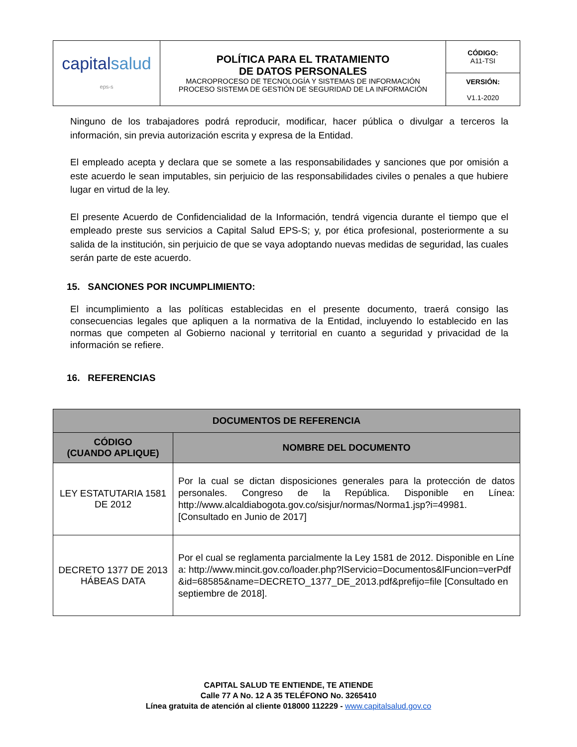| capital salud eps-s | POLÍTICA PARA EL TRATAMIENTO DE DATOS PERSONALES MACROPROCESO DE TECNOLOGÍA Y SISTEMAS DE INFORMACIÓN PROCESO SISTEMA DE GESTIÓN DE SEGURIDAD DE LA INFORMACIÓN | CÓDIGO: A11-TSI |
| | | VERSIÓN: V1.1-2020 |
Ninguno de los trabajadores podrá reproducir, modificar, hacer pública o divulgar a terceros la información, sin previa autorización escrita y expresa de la Entidad.
El empleado acepta y declara que se somete a las responsabilidades y sanciones que por omisión a este acuerdo le sean imputables, sin perjuicio de las responsabilidades civiles o penales a que hubiere lugar en virtud de la ley.
El presente Acuerdo de Confidencialidad de la Información, tendrá vigencia durante el tiempo que el empleado preste sus servicios a Capital Salud EPS-S; y, por ética profesional, posteriormente a su salida de la institución, sin perjuicio de que se vaya adoptando nuevas medidas de seguridad, las cuales serán parte de este acuerdo.
15. SANCIONES POR INCUMPLIMIENTO:
El incumplimiento a las políticas establecidas en el presente documento, traerá consigo las consecuencias legales que apliquen a la normativa de la Entidad, incluyendo lo establecido en las normas que competen al Gobierno nacional y territorial en cuanto a seguridad y privacidad de la información se refiere.
16. REFERENCIAS
| DOCUMENTOS DE REFERENCIA | |
| --- | --- |
| CÓDIGO (CUANDO APLIQUE) | NOMBRE DEL DOCUMENTO |
| LEY ESTATUTARIA 1581 DE 2012 | Por la cual se dictan disposiciones generales para la protección de datos personales. Congreso de la República. Disponible en Línea: http://www.alcaldiabogota.gov.co/sisjur/normas/Norma1.jsp?i=49981. [Consultado en Junio de 2017] |
| DECRETO 1377 DE 2013 HÁBEAS DATA | Por el cual se reglamenta parcialmente la Ley 1581 de 2012. Disponible en Línea: http://www.mincit.gov.co/loader.php?lServicio=Documentos&lFuncion=verPdf&id=68585&name=DECRETO_1377_DE_2013.pdf&prefijo=file [Consultado en septiembre de 2018]. |
CAPITAL SALUD TE ENTIENDE, TE ATIENDE
Calle 77 A No. 12 A 35 TELÉFONO No. 3265410
Línea gratuita de atención al cliente 018000 112229 - www.capitalsalud.gov.co